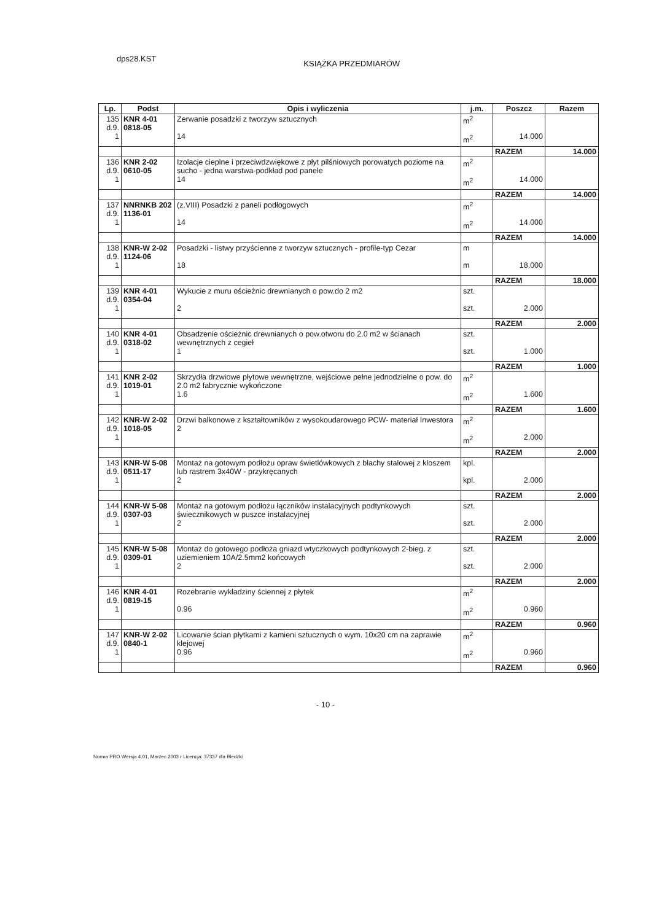dps28.KST KSIĄŻKA PRZEDMIARÓW
| Lp. | Podst | Opis i wyliczenia | j.m. | Poszcz | Razem |
| --- | --- | --- | --- | --- | --- |
| 135 d.9. 1 | KNR 4-01 0818-05 | Zerwanie posadzki z tworzyw sztucznych 14 | m<sup>2</sup> m<sup>2</sup> | 14.000 | |
| | | | | RAZEM | 14.000 |
| 136 d.9. 1 | KNR 2-02 0610-05 | Izolacje cieplne i przeciwdzwiękowe z płyt pilśniowych porowatych poziome na sucho - jedna warstwa-podkład pod panele 14 | m<sup>2</sup> m<sup>2</sup> | 14.000 | |
| | | | | RAZEM | 14.000 |
| 137 d.9. 1 | NNRNKB 202 1136-01 | (z.VIII) Posadzki z paneli podłogowych 14 | m<sup>2</sup> m<sup>2</sup> | 14.000 | |
| | | | | RAZEM | 14.000 |
| 138 d.9. 1 | KNR-W 2-02 1124-06 | Posadzki - listwy przyścienne z tworzyw sztucznych - profile-typ Cezar 18 | m m | 18.000 | |
| | | | | RAZEM | 18.000 |
| 139 d.9. 1 | KNR 4-01 0354-04 | Wykucie z muru ościeżnic drewnianych o pow.do 2 m2 2 | szt. szt. | 2.000 | |
| | | | | RAZEM | 2.000 |
| 140 d.9. 1 | KNR 4-01 0318-02 | Obsadzenie ościeżnic drewnianych o pow.otworu do 2.0 m2 w ścianach wewnętrznych z cegieł 1 | szt. szt. | 1.000 | |
| | | | | RAZEM | 1.000 |
| 141 d.9. 1 | KNR 2-02 1019-01 | Skrzydła drzwiowe płytowe wewnętrzne, wejściowe pełne jednodzielne o pow. do 2.0 m2 fabrycznie wykończone 1.6 | m<sup>2</sup> m<sup>2</sup> | 1.600 | |
| | | | | RAZEM | 1.600 |
| 142 d.9. 1 | KNR-W 2-02 1018-05 | Drzwi balkonowe z kształtowników z wysokoudarowego PCW- materiał Inwestora 2 | m<sup>2</sup> m<sup>2</sup> | 2.000 | |
| | | | | RAZEM | 2.000 |
| 143 d.9. 1 | KNR-W 5-08 0511-17 | Montaż na gotowym podłożu opraw świetlówkowych z blachy stalowej z kloszem lub rastrem 3x40W - przykręcanych 2 | kpl. kpl. | 2.000 | |
| | | | | RAZEM | 2.000 |
| 144 d.9. 1 | KNR-W 5-08 0307-03 | Montaż na gotowym podłożu łączników instalacyjnych podtynkowych świecznikowych w puszce instalacyjnej 2 | szt. szt. | 2.000 | |
| | | | | RAZEM | 2.000 |
| 145 d.9. 1 | KNR-W 5-08 0309-01 | Montaż do gotowego podłoża gniazd wtyczkowych podtynkowych 2-bieg. z uziemieniem 10A/2.5mm2 końcowych 2 | szt. szt. | 2.000 | |
| | | | | RAZEM | 2.000 |
| 146 d.9. 1 | KNR 4-01 0819-15 | Rozebranie wykładziny ściennej z płytek 0.96 | m<sup>2</sup> m<sup>2</sup> | 0.960 | |
| | | | | RAZEM | 0.960 |
| 147 d.9. 1 | KNR-W 2-02 0840-1 | Licowanie ścian płytkami z kamieni sztucznych o wym. 10x20 cm na zaprawie klejowej 0.96 | m<sup>2</sup> m<sup>2</sup> | 0.960 | |
| | | | | RAZEM | 0.960 |
- 10 -
Norma PRO Wersja 4.01, Marzec 2003 r Licencja: 37337 dla Bledzki